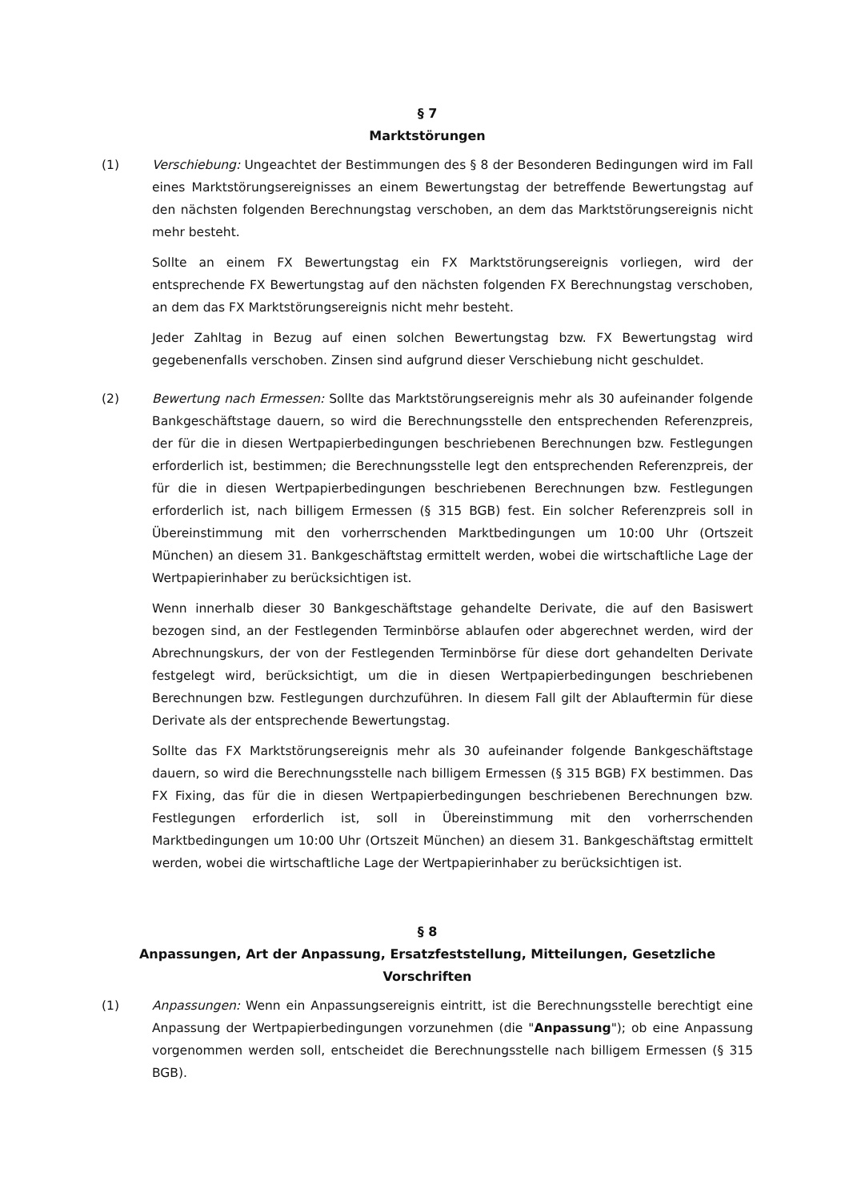§ 7
Marktstörungen
(1) Verschiebung: Ungeachtet der Bestimmungen des § 8 der Besonderen Bedingungen wird im Fall eines Marktstörungsereignisses an einem Bewertungstag der betreffende Bewertungstag auf den nächsten folgenden Berechnungstag verschoben, an dem das Marktstörungsereignis nicht mehr besteht.
Sollte an einem FX Bewertungstag ein FX Marktstörungsereignis vorliegen, wird der entsprechende FX Bewertungstag auf den nächsten folgenden FX Berechnungstag verschoben, an dem das FX Marktstörungsereignis nicht mehr besteht.
Jeder Zahltag in Bezug auf einen solchen Bewertungstag bzw. FX Bewertungstag wird gegebenenfalls verschoben. Zinsen sind aufgrund dieser Verschiebung nicht geschuldet.
(2) Bewertung nach Ermessen: Sollte das Marktstörungsereignis mehr als 30 aufeinander folgende Bankgeschäftstage dauern, so wird die Berechnungsstelle den entsprechenden Referenzpreis, der für die in diesen Wertpapierbedingungen beschriebenen Berechnungen bzw. Festlegungen erforderlich ist, bestimmen; die Berechnungsstelle legt den entsprechenden Referenzpreis, der für die in diesen Wertpapierbedingungen beschriebenen Berechnungen bzw. Festlegungen erforderlich ist, nach billigem Ermessen (§ 315 BGB) fest. Ein solcher Referenzpreis soll in Übereinstimmung mit den vorherrschenden Marktbedingungen um 10:00 Uhr (Ortszeit München) an diesem 31. Bankgeschäftstag ermittelt werden, wobei die wirtschaftliche Lage der Wertpapierinhaber zu berücksichtigen ist.
Wenn innerhalb dieser 30 Bankgeschäftstage gehandelte Derivate, die auf den Basiswert bezogen sind, an der Festlegenden Terminbörse ablaufen oder abgerechnet werden, wird der Abrechnungskurs, der von der Festlegenden Terminbörse für diese dort gehandelten Derivate festgelegt wird, berücksichtigt, um die in diesen Wertpapierbedingungen beschriebenen Berechnungen bzw. Festlegungen durchzuführen. In diesem Fall gilt der Ablauftermin für diese Derivate als der entsprechende Bewertungstag.
Sollte das FX Marktstörungsereignis mehr als 30 aufeinander folgende Bankgeschäftstage dauern, so wird die Berechnungsstelle nach billigem Ermessen (§ 315 BGB) FX bestimmen. Das FX Fixing, das für die in diesen Wertpapierbedingungen beschriebenen Berechnungen bzw. Festlegungen erforderlich ist, soll in Übereinstimmung mit den vorherrschenden Marktbedingungen um 10:00 Uhr (Ortszeit München) an diesem 31. Bankgeschäftstag ermittelt werden, wobei die wirtschaftliche Lage der Wertpapierinhaber zu berücksichtigen ist.
§ 8
Anpassungen, Art der Anpassung, Ersatzfeststellung, Mitteilungen, Gesetzliche Vorschriften
(1) Anpassungen: Wenn ein Anpassungsereignis eintritt, ist die Berechnungsstelle berechtigt eine Anpassung der Wertpapierbedingungen vorzunehmen (die "Anpassung"); ob eine Anpassung vorgenommen werden soll, entscheidet die Berechnungsstelle nach billigem Ermessen (§ 315 BGB).